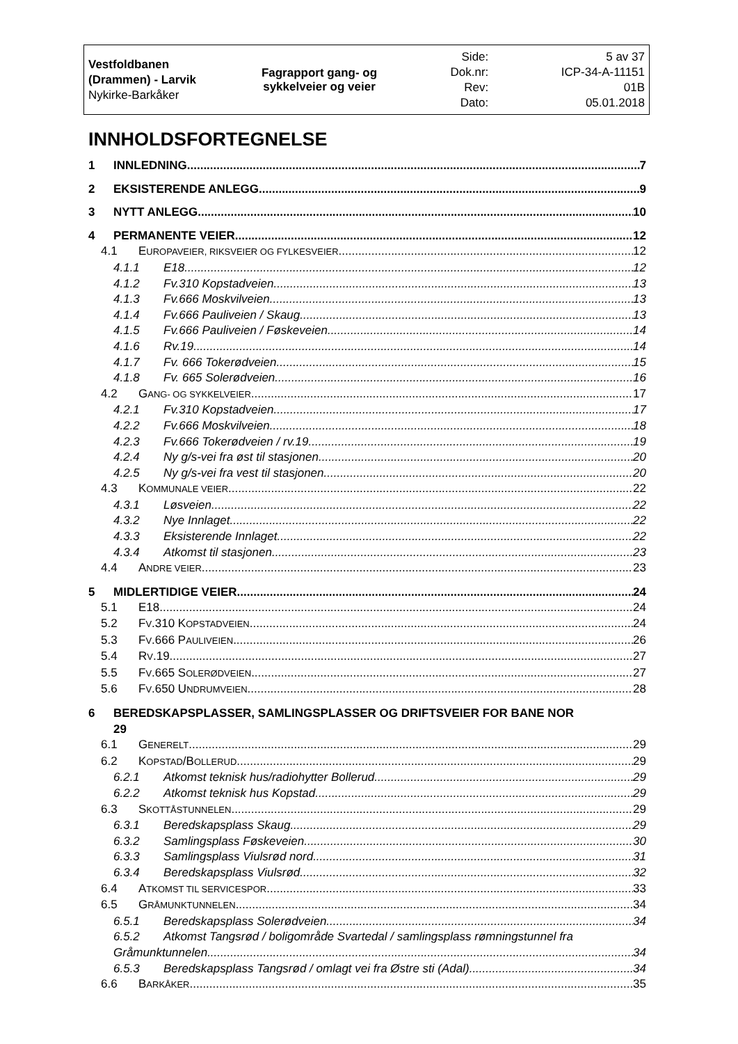| Vestfoldbanen (Drammen) - Larvik Nykirke-Barkåker | Fagrapport gang- og sykkelveier og veier | Side: Dok.nr: Rev: Dato: | 5 av 37 ICP-34-A-11151 01B 05.01.2018 |
INNHOLDSFORTEGNELSE
1 INNLEDNING 7
2 EKSISTERENDE ANLEGG 9
3 NYTT ANLEGG 10
4 PERMANENTE VEIER 12
4.1 EUROPAVEIER, RIKSVEIER OG FYLKESVEIER 12
4.1.1 E18 12
4.1.2 Fv.310 Kopstadveien 13
4.1.3 Fv.666 Moskvilveien 13
4.1.4 Fv.666 Pauliveien / Skaug 13
4.1.5 Fv.666 Pauliveien / Føskeveien 14
4.1.6 Rv.19 14
4.1.7 Fv. 666 Tokerødveien 15
4.1.8 Fv. 665 Solerødveien 16
4.2 GANG- OG SYKKELVEIER 17
4.2.1 Fv.310 Kopstadveien 17
4.2.2 Fv.666 Moskvilveien 18
4.2.3 Fv.666 Tokerødveien / rv.19 19
4.2.4 Ny g/s-vei fra øst til stasjonen 20
4.2.5 Ny g/s-vei fra vest til stasjonen 20
4.3 KOMMUNALE VEIER 22
4.3.1 Løsveien 22
4.3.2 Nye Innlaget 22
4.3.3 Eksisterende Innlaget 22
4.3.4 Atkomst til stasjonen 23
4.4 ANDRE VEIER 23
5 MIDLERTIDIGE VEIER 24
5.1 E18 24
5.2 FV.310 KOPSTADVEIEN 24
5.3 FV.666 PAULIVEIEN 26
5.4 RV.19 27
5.5 FV.665 SOLERØDVEIEN 27
5.6 FV.650 UNDRUMVEIEN 28
6 BEREDSKAPSPLASSER, SAMLINGSPLASSER OG DRIFTSVEIER FOR BANE NOR
29
6.1 GENERELT 29
6.2 KOPSTAD/BOLLERUD 29
6.2.1 Atkomst teknisk hus/radiohytter Bollerud 29
6.2.2 Atkomst teknisk hus Kopstad 29
6.3 SKOTTÅSTUNNELEN 29
6.3.1 Beredskapsplass Skaug 29
6.3.2 Samlingsplass Føskeveien 30
6.3.3 Samlingsplass Viulsrød nord 31
6.3.4 Beredskapsplass Viulsrød 32
6.4 ATKOMST TIL SERVICESPOR 33
6.5 GRÅMUNKTUNNELEN 34
6.5.1 Beredskapsplass Solerødveien 34
6.5.2 Atkomst Tangsrød / boligområde Svartedal / samlingsplass rømningstunnel fra
Gråmunktunnelen 34
6.5.3 Beredskapsplass Tangsrød / omlagt vei fra Østre sti (Adal) 34
6.6 BARKÅKER 35